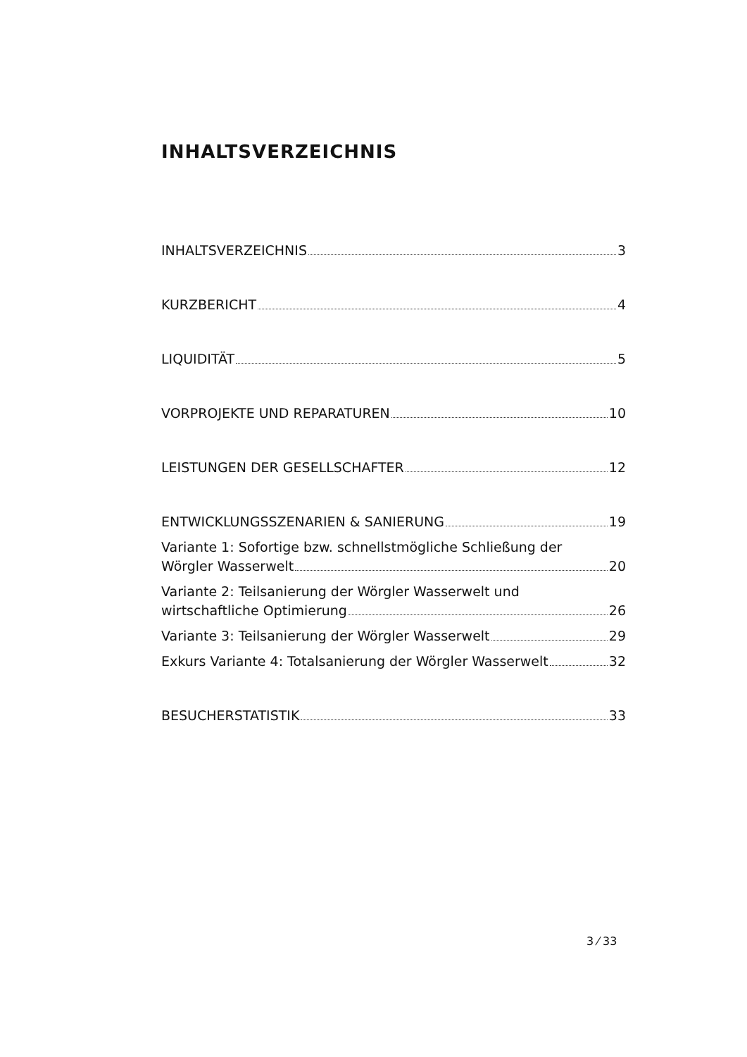INHALTSVERZEICHNIS
INHALTSVERZEICHNIS 3
KURZBERICHT 4
LIQUIDITÄT 5
VORPROJEKTE UND REPARATUREN 10
LEISTUNGEN DER GESELLSCHAFTER 12
ENTWICKLUNGSSZENARIEN & SANIERUNG 19
Variante 1: Sofortige bzw. schnellstmögliche Schließung der
Wörgler Wasserwelt 20
Variante 2: Teilsanierung der Wörgler Wasserwelt und
wirtschaftliche Optimierung 26
Variante 3: Teilsanierung der Wörgler Wasserwelt 29
Exkurs Variante 4: Totalsanierung der Wörgler Wasserwelt 32
BESUCHERSTATISTIK 33
3 ⁄ 33